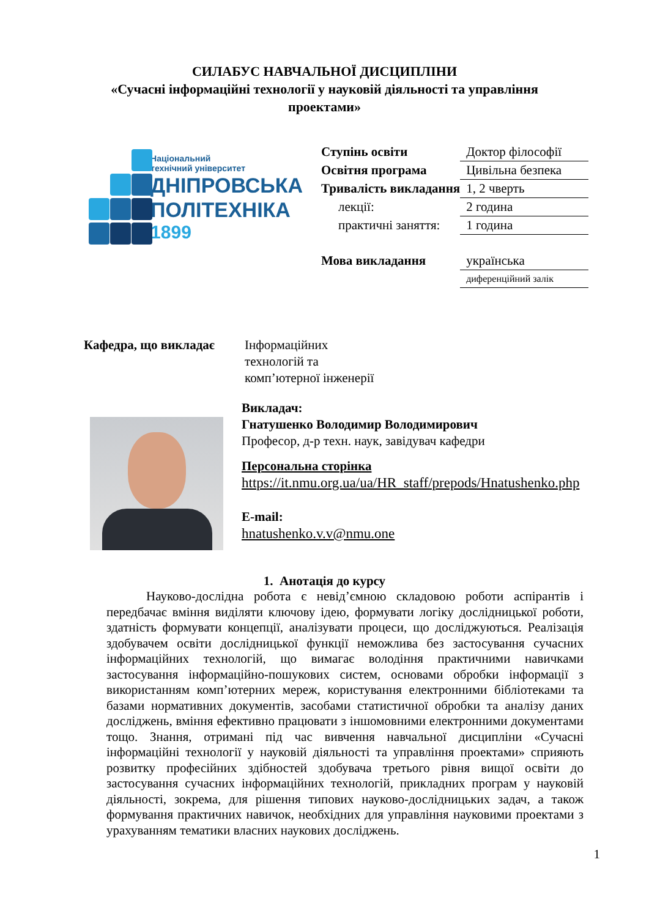СИЛАБУС НАВЧАЛЬНОЇ ДИСЦИПЛІНИ
«Сучасні інформаційні технології у науковій діяльності та управління
проектами»
Національний
технічний університет
ДНІПРОВСЬКА
ПОЛІТЕХНІКА
1899
| Ступінь освіти | Доктор філософії |
| Освітня програма | Цивільна безпека |
| Тривалість викладання | 1, 2 чверть |
| лекції: | 2 година |
| практичні заняття: | 1 година |
| Мова викладання | українська |
| | диференційний залік |
Кафедра, що викладає Інформаційних
технологій та
комп’ютерної інженерії
Викладач:
Гнатушенко Володимир Володимирович
Професор, д-р техн. наук, завідувач кафедри
Персональна сторінка
https://it.nmu.org.ua/ua/HR_staff/prepods/Hnatushenko.php
E-mail:
hnatushenko.v.v@nmu.one
1. Анотація до курсу
Науково-дослідна робота є невід’ємною складовою роботи аспірантів і передбачає вміння виділяти ключову ідею, формувати логіку дослідницької роботи, здатність формувати концепції, аналізувати процеси, що досліджуються. Реалізація здобувачем освіти дослідницької функції неможлива без застосування сучасних інформаційних технологій, що вимагає володіння практичними навичками застосування інформаційно-пошукових систем, основами обробки інформації з використанням комп’ютерних мереж, користування електронними бібліотеками та базами нормативних документів, засобами статистичної обробки та аналізу даних досліджень, вміння ефективно працювати з іншомовними електронними документами тощо. Знання, отримані під час вивчення навчальної дисципліни «Сучасні інформаційні технології у науковій діяльності та управління проектами» сприяють розвитку професійних здібностей здобувача третього рівня вищої освіти до застосування сучасних інформаційних технологій, прикладних програм у науковій діяльності, зокрема, для рішення типових науково-дослідницьких задач, а також формування практичних навичок, необхідних для управління науковими проектами з урахуванням тематики власних наукових досліджень.
1